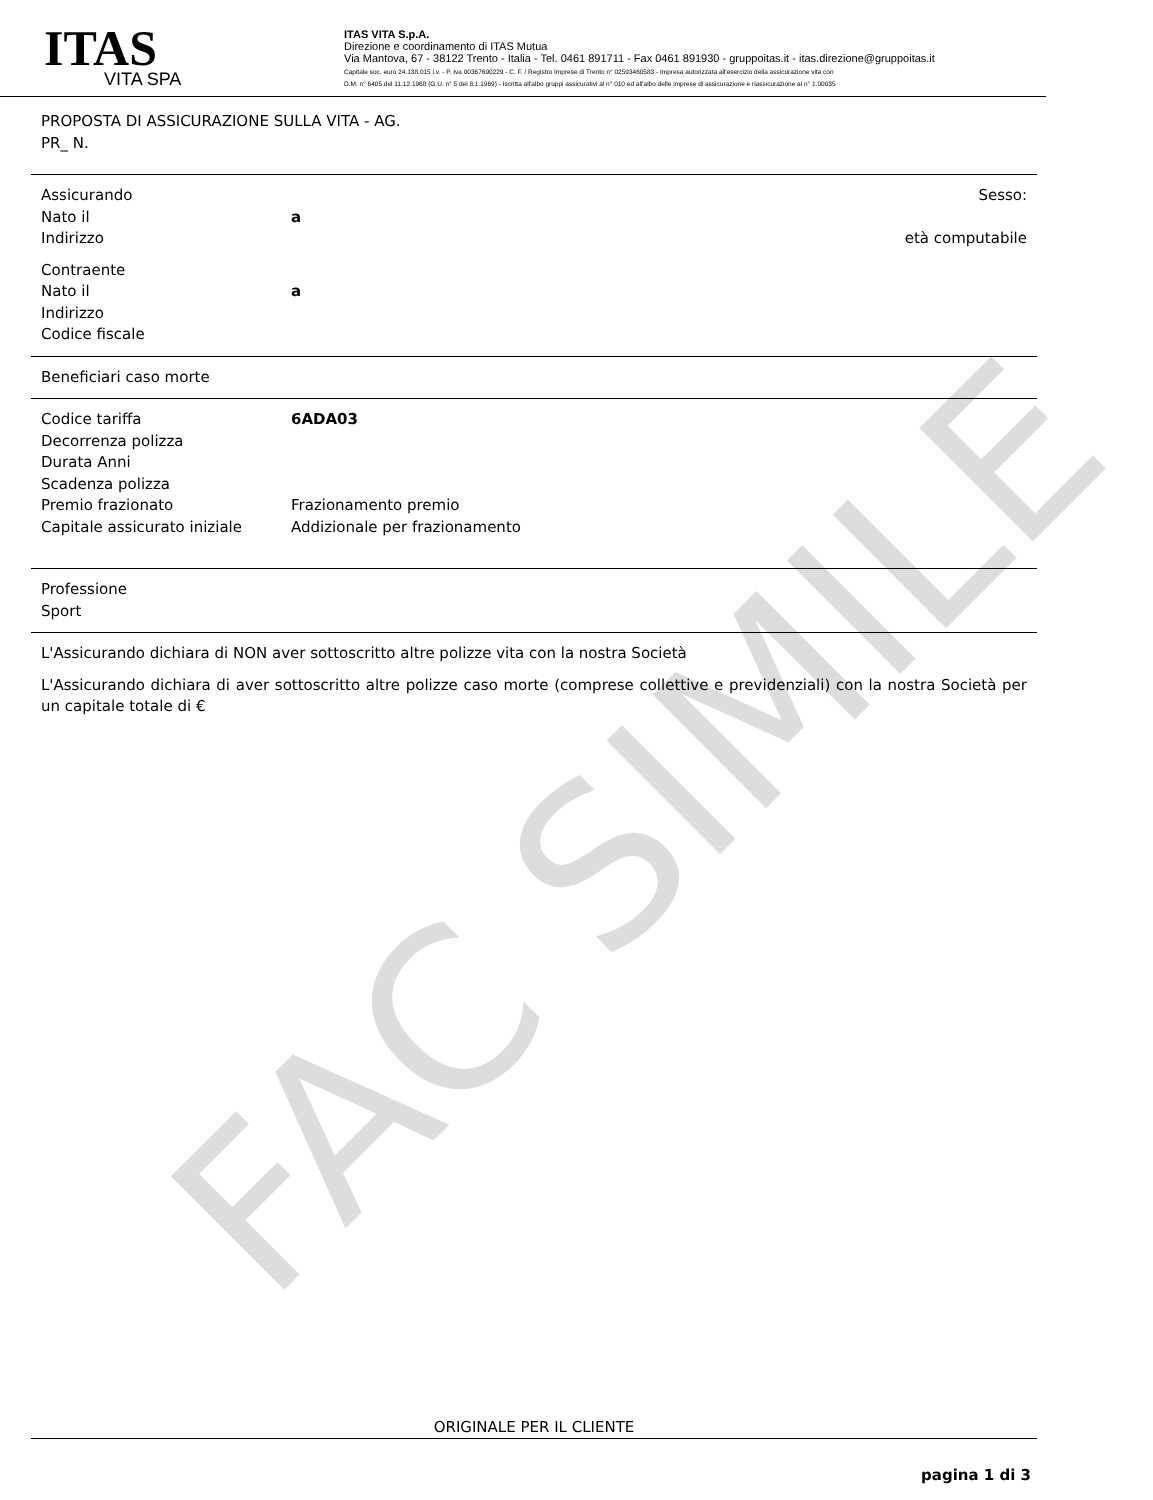FAC SIMILE
ITAS
VITA SPA
ITAS VITA S.p.A.
Direzione e coordinamento di ITAS Mutua
Via Mantova, 67 - 38122 Trento - Italia - Tel. 0461 891711 - Fax 0461 891930 - gruppoitas.it - itas.direzione@gruppoitas.it
Capitale soc. euro 24.138.015 i.v. - P. Iva 00367690229 - C. F. / Registro Imprese di Trento n° 02593460583 - Impresa autorizzata all'esercizio della assicurazione vita con
D.M. n° 6405 del 11.12.1968 (G.U. n° 5 del 8.1.1969) - Iscritta all'albo gruppi assicurativi al n° 010 ed all'albo delle imprese di assicurazione e riassicurazione al n° 1.00035
PROPOSTA DI ASSICURAZIONE SULLA VITA - AG.
PR_ N.
Assicurando Sesso:
Nato il a
Indirizzo età computabile
Contraente
Nato il a
Indirizzo
Codice fiscale
Beneficiari caso morte
Codice tariffa 6ADA03
Decorrenza polizza
Durata Anni
Scadenza polizza
Premio frazionato Frazionamento premio
Capitale assicurato iniziale
Addizionale per frazionamento
Professione
Sport
L'Assicurando dichiara di NON aver sottoscritto altre polizze vita con la nostra Società
L'Assicurando dichiara di aver sottoscritto altre polizze caso morte (comprese collettive e previdenziali) con la nostra Società per un capitale totale di €
ORIGINALE PER IL CLIENTE
pagina 1 di 3